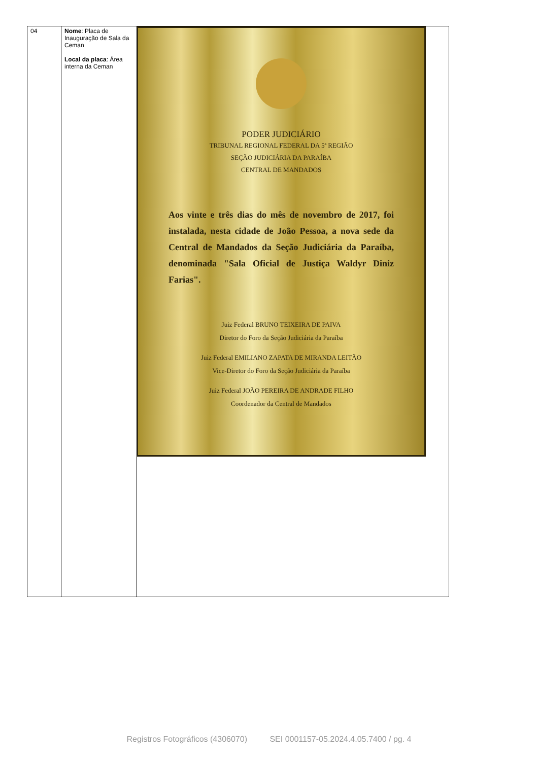| 04 | Nome : Placa de Inauguração de Sala da Ceman Local da placa : Área interna da Ceman | PODER JUDICIÁRIO TRIBUNAL REGIONAL FEDERAL DA 5ª REGIÃO SEÇÃO JUDICIÁRIA DA PARAÍBA CENTRAL DE MANDADOS Aos vinte e três dias do mês de novembro de 2017, foi instalada, nesta cidade de João Pessoa, a nova sede da Central de Mandados da Seção Judiciária da Paraíba, denominada "Sala Oficial de Justiça Waldyr Diniz Farias". Juiz Federal BRUNO TEIXEIRA DE PAIVA Diretor do Foro da Seção Judiciária da Paraíba Juiz Federal EMILIANO ZAPATA DE MIRANDA LEITÃO Vice-Diretor do Foro da Seção Judiciária da Paraíba Juiz Federal JOÃO PEREIRA DE ANDRADE FILHO Coordenador da Central de Mandados |
Registros Fotográficos (4306070) SEI 0001157-05.2024.4.05.7400 / pg. 4